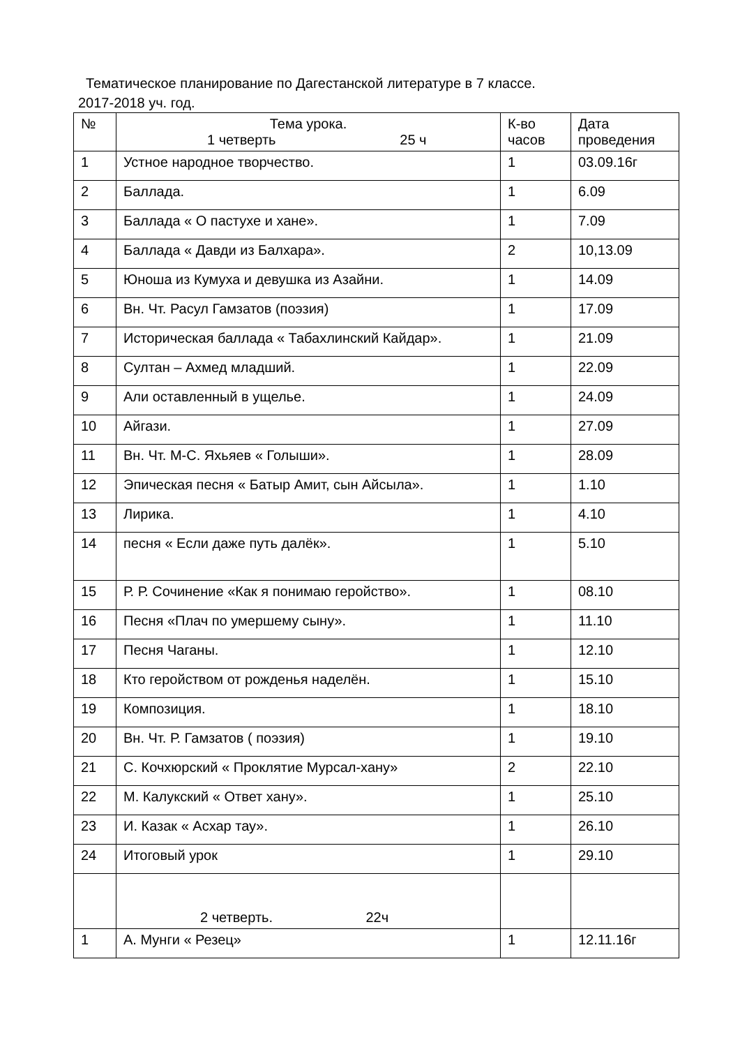Тематическое планирование по Дагестанской литературе в 7 классе.
2017-2018 уч. год.
| № | Тема урока. 1 четверть 25 ч | К-во часов | Дата проведения |
| --- | --- | --- | --- |
| 1 | Устное народное творчество. | 1 | 03.09.16г |
| 2 | Баллада. | 1 | 6.09 |
| 3 | Баллада « О пастухе и хане». | 1 | 7.09 |
| 4 | Баллада « Давди из Балхара». | 2 | 10,13.09 |
| 5 | Юноша из Кумуха и девушка из Азайни. | 1 | 14.09 |
| 6 | Вн. Чт. Расул Гамзатов (поэзия) | 1 | 17.09 |
| 7 | Историческая баллада « Табахлинский Кайдар». | 1 | 21.09 |
| 8 | Султан – Ахмед младший. | 1 | 22.09 |
| 9 | Али оставленный в ущелье. | 1 | 24.09 |
| 10 | Айгази. | 1 | 27.09 |
| 11 | Вн. Чт. М-С. Яхьяев « Голыши». | 1 | 28.09 |
| 12 | Эпическая песня « Батыр Амит, сын Айсыла». | 1 | 1.10 |
| 13 | Лирика. | 1 | 4.10 |
| 14 | песня « Если даже путь далёк». | 1 | 5.10 |
| 15 | Р. Р. Сочинение «Как я понимаю геройство». | 1 | 08.10 |
| 16 | Песня «Плач по умершему сыну». | 1 | 11.10 |
| 17 | Песня Чаганы. | 1 | 12.10 |
| 18 | Кто геройством от рожденья наделён. | 1 | 15.10 |
| 19 | Композиция. | 1 | 18.10 |
| 20 | Вн. Чт. Р. Гамзатов ( поэзия) | 1 | 19.10 |
| 21 | С. Кочхюрский « Проклятие Мурсал-хану» | 2 | 22.10 |
| 22 | М. Калукский « Ответ хану». | 1 | 25.10 |
| 23 | И. Казак « Асхар тау». | 1 | 26.10 |
| 24 | Итоговый урок | 1 | 29.10 |
| | 2 четверть. 22ч | | |
| 1 | А. Мунги « Резец» | 1 | 12.11.16г |